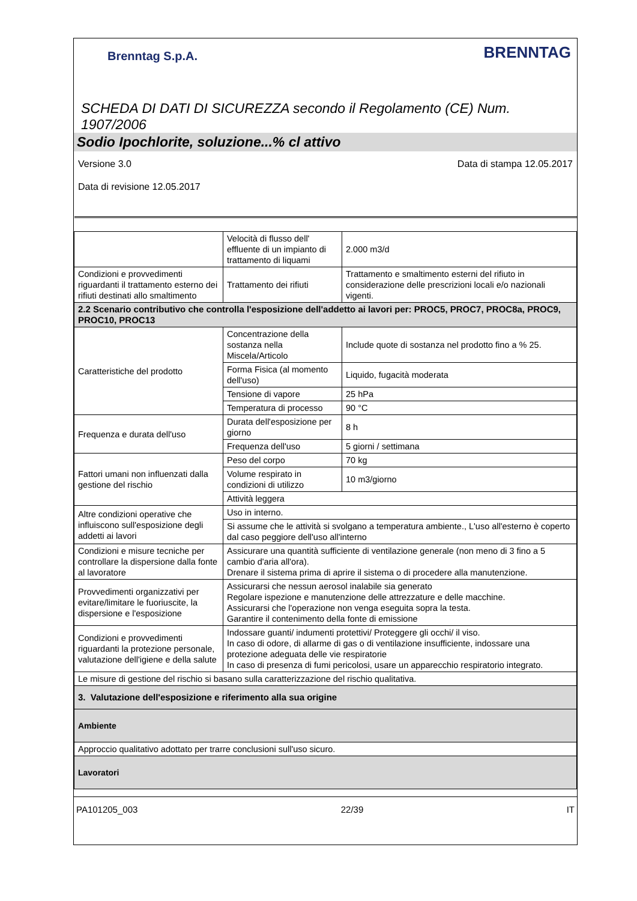Brenntag S.p.A.
BRENNTAG
SCHEDA DI DATI DI SICUREZZA secondo il Regolamento (CE) Num. 1907/2006
Sodio Ipochlorite, soluzione...% cl attivo
Versione 3.0 Data di stampa 12.05.2017
Data di revisione 12.05.2017
| | Velocità di flusso dell' effluente di un impianto di trattamento di liquami | 2.000 m3/d |
| Condizioni e provvedimenti riguardanti il trattamento esterno dei rifiuti destinati allo smaltimento | Trattamento dei rifiuti | Trattamento e smaltimento esterni del rifiuto in considerazione delle prescrizioni locali e/o nazionali vigenti. |
| 2.2 Scenario contributivo che controlla l'esposizione dell'addetto ai lavori per: PROC5, PROC7, PROC8a, PROC9, PROC10, PROC13 | | |
| Caratteristiche del prodotto | Concentrazione della sostanza nella Miscela/Articolo | Include quote di sostanza nel prodotto fino a % 25. |
| | Forma Fisica (al momento dell'uso) | Liquido, fugacità moderata |
| | Tensione di vapore | 25 hPa |
| | Temperatura di processo | 90 °C |
| Frequenza e durata dell'uso | Durata dell'esposizione per giorno | 8 h |
| | Frequenza dell'uso | 5 giorni / settimana |
| Fattori umani non influenzati dalla gestione del rischio | Peso del corpo | 70 kg |
| | Volume respirato in condizioni di utilizzo | 10 m3/giorno |
| | Attività leggera | |
| Altre condizioni operative che influiscono sull'esposizione degli addetti ai lavori | Uso in interno. | |
| | Si assume che le attività si svolgano a temperatura ambiente., L'uso all'esterno è coperto dal caso peggiore dell'uso all'interno | |
| Condizioni e misure tecniche per controllare la dispersione dalla fonte al lavoratore | Assicurare una quantità sufficiente di ventilazione generale (non meno di 3 fino a 5 cambio d'aria all'ora). Drenare il sistema prima di aprire il sistema o di procedere alla manutenzione. | |
| Provvedimenti organizzativi per evitare/limitare le fuoriuscite, la dispersione e l'esposizione | Assicurarsi che nessun aerosol inalabile sia generato Regolare ispezione e manutenzione delle attrezzature e delle macchine. Assicurarsi che l'operazione non venga eseguita sopra la testa. Garantire il contenimento della fonte di emissione | |
| Condizioni e provvedimenti riguardanti la protezione personale, valutazione dell'igiene e della salute | Indossare guanti/ indumenti protettivi/ Proteggere gli occhi/ il viso. In caso di odore, di allarme di gas o di ventilazione insufficiente, indossare una protezione adeguata delle vie respiratorie In caso di presenza di fumi pericolosi, usare un apparecchio respiratorio integrato. | |
| Le misure di gestione del rischio si basano sulla caratterizzazione del rischio qualitativa. | | |
| 3. Valutazione dell'esposizione e riferimento alla sua origine | | |
| Ambiente | | |
| Approccio qualitativo adottato per trarre conclusioni sull'uso sicuro. | | |
| Lavoratori | | |
PA101205_003 22/39 IT